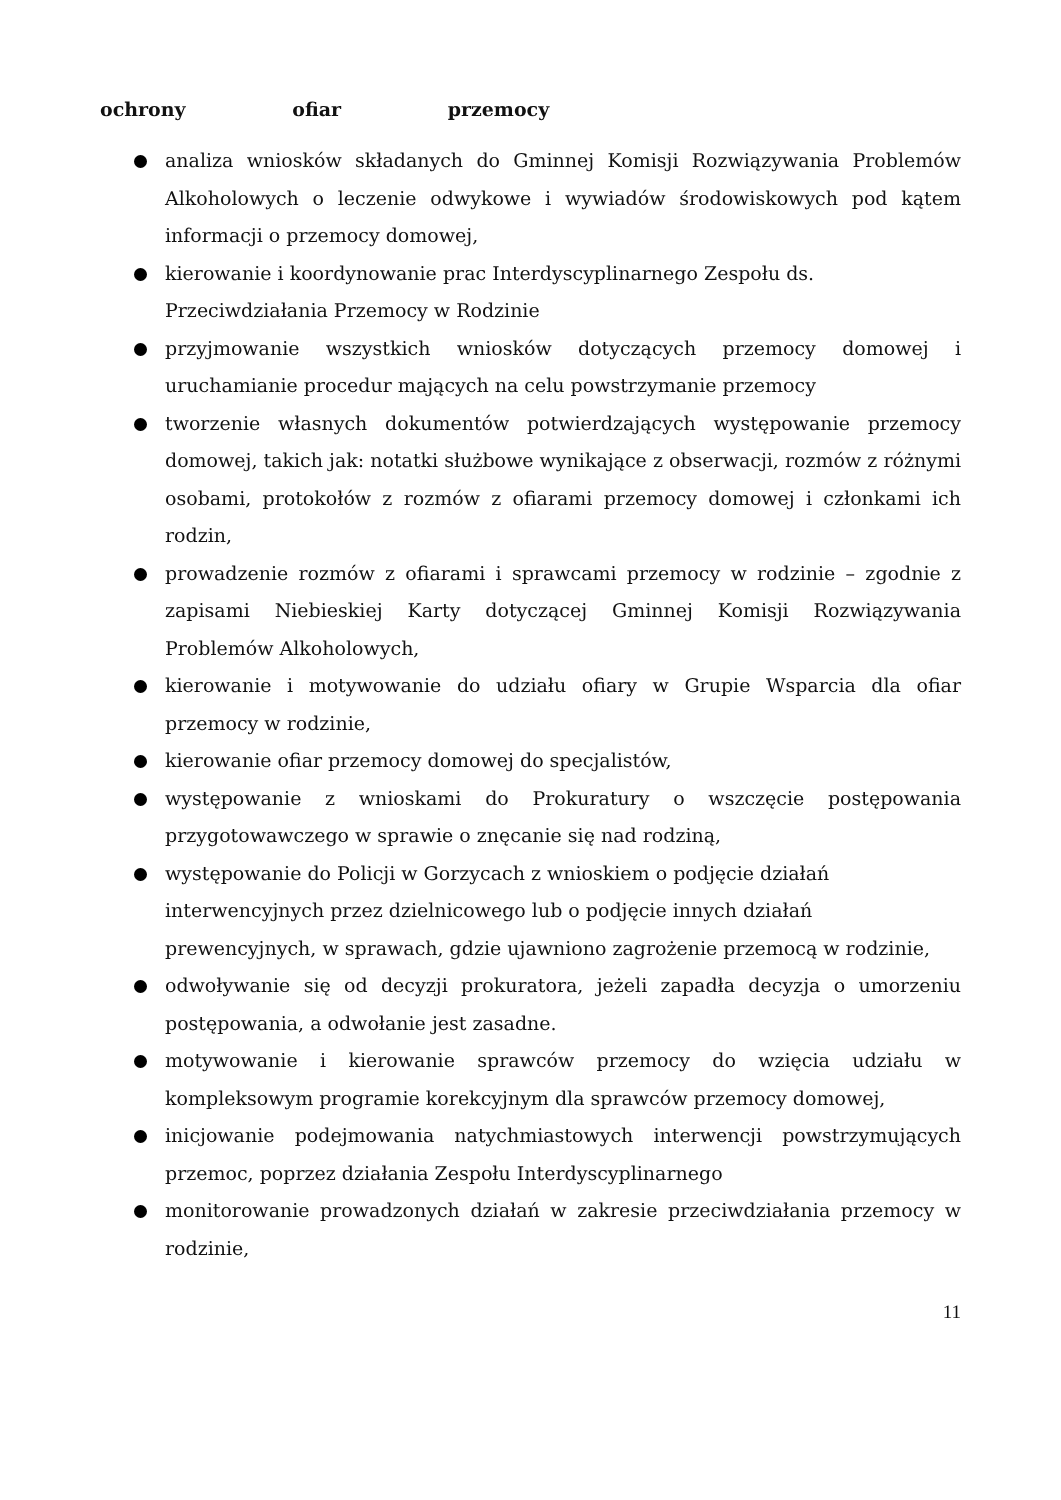ochrony ofiar przemocy
analiza wniosków składanych do Gminnej Komisji Rozwiązywania Problemów Alkoholowych o leczenie odwykowe i wywiadów środowiskowych pod kątem informacji o przemocy domowej,
kierowanie i koordynowanie prac Interdyscyplinarnego Zespołu ds. Przeciwdziałania Przemocy w Rodzinie
przyjmowanie wszystkich wniosków dotyczących przemocy domowej i uruchamianie procedur mających na celu powstrzymanie przemocy
tworzenie własnych dokumentów potwierdzających występowanie przemocy domowej, takich jak: notatki służbowe wynikające z obserwacji, rozmów z różnymi osobami, protokołów z rozmów z ofiarami przemocy domowej i członkami ich rodzin,
prowadzenie rozmów z ofiarami i sprawcami przemocy w rodzinie – zgodnie z zapisami Niebieskiej Karty dotyczącej Gminnej Komisji Rozwiązywania Problemów Alkoholowych,
kierowanie i motywowanie do udziału ofiary w Grupie Wsparcia dla ofiar przemocy w rodzinie,
kierowanie ofiar przemocy domowej do specjalistów,
występowanie z wnioskami do Prokuratury o wszczęcie postępowania przygotowawczego w sprawie o znęcanie się nad rodziną,
występowanie do Policji w Gorzycach z wnioskiem o podjęcie działań interwencyjnych przez dzielnicowego lub o podjęcie innych działań prewencyjnych, w sprawach, gdzie ujawniono zagrożenie przemocą w rodzinie,
odwoływanie się od decyzji prokuratora, jeżeli zapadła decyzja o umorzeniu postępowania, a odwołanie jest zasadne.
motywowanie i kierowanie sprawców przemocy do wzięcia udziału w kompleksowym programie korekcyjnym dla sprawców przemocy domowej,
inicjowanie podejmowania natychmiastowych interwencji powstrzymujących przemoc, poprzez działania Zespołu Interdyscyplinarnego
monitorowanie prowadzonych działań w zakresie przeciwdziałania przemocy w rodzinie,
11